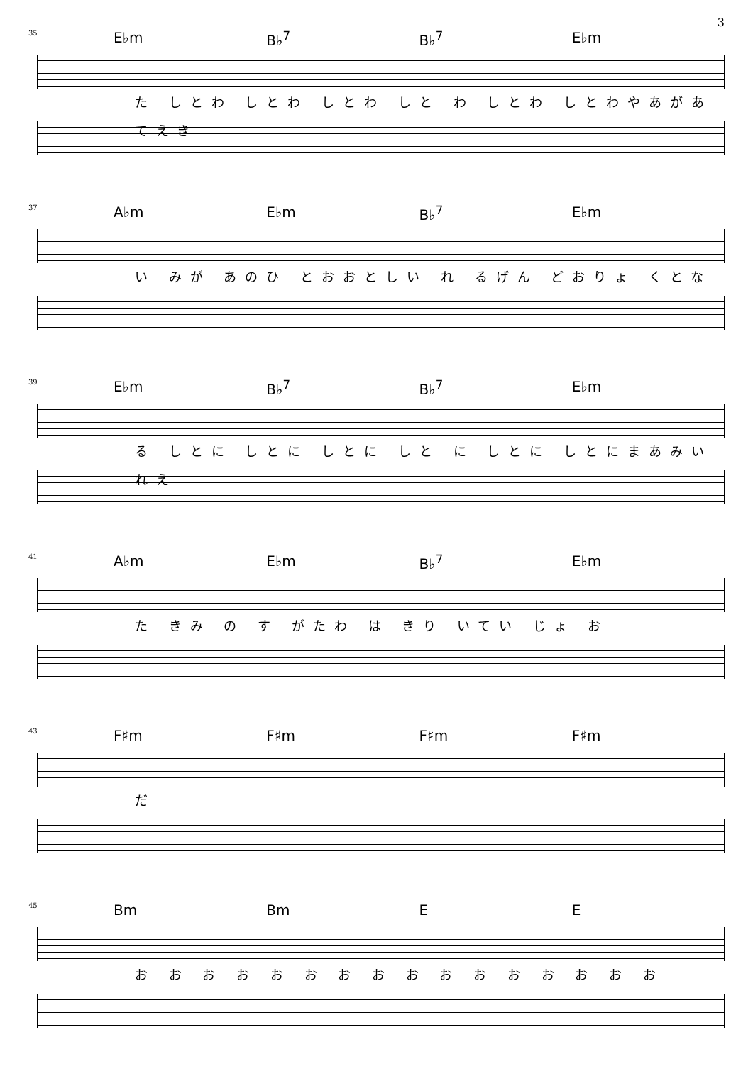3
35
E♭m B♭<sup>7</sup> B♭<sup>7</sup> E♭m
た しとわ しとわ しとわ しと わ しとわ しとわやあがあてえき
37
A♭m E♭m B♭<sup>7</sup> E♭m
い みが あのひ とおおとしい れ るげん どおりょ くとな
39
E♭m B♭<sup>7</sup> B♭<sup>7</sup> E♭m
る しとに しとに しとに しと に しとに しとにまあみいれえ
41
A♭m E♭m B♭<sup>7</sup> E♭m
た きみ の す がたわ は きり いてい じょ お
43
F♯m F♯m F♯m F♯m
だ
45
Bm Bm E E
お お お お お お お お お お お お お お お お